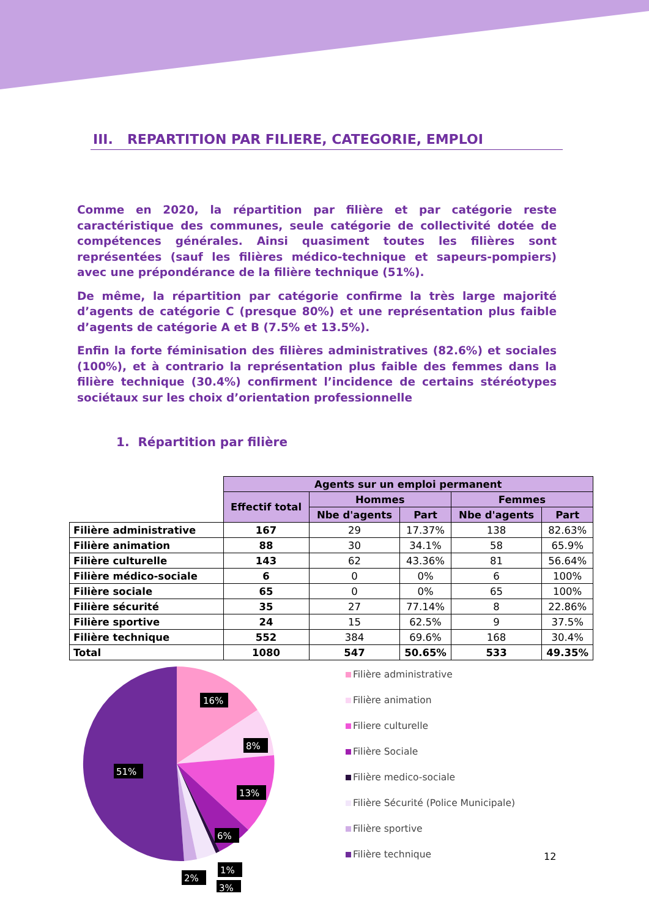III. REPARTITION PAR FILIERE, CATEGORIE, EMPLOI
Comme en 2020, la répartition par filière et par catégorie reste caractéristique des communes, seule catégorie de collectivité dotée de compétences générales. Ainsi quasiment toutes les filières sont représentées (sauf les filières médico-technique et sapeurs-pompiers) avec une prépondérance de la filière technique (51%).
De même, la répartition par catégorie confirme la très large majorité d’agents de catégorie C (presque 80%) et une représentation plus faible d’agents de catégorie A et B (7.5% et 13.5%).
Enfin la forte féminisation des filières administratives (82.6%) et sociales (100%), et à contrario la représentation plus faible des femmes dans la filière technique (30.4%) confirment l’incidence de certains stéréotypes sociétaux sur les choix d’orientation professionnelle
1. Répartition par filière
| | Agents sur un emploi permanent | | | | |
| --- | --- | --- | --- | --- | --- |
| | Effectif total | Hommes | | Femmes | |
| | | Nbe d'agents | Part | Nbe d'agents | Part |
| Filière administrative | 167 | 29 | 17.37% | 138 | 82.63% |
| Filière animation | 88 | 30 | 34.1% | 58 | 65.9% |
| Filière culturelle | 143 | 62 | 43.36% | 81 | 56.64% |
| Filière médico-sociale | 6 | 0 | 0% | 6 | 100% |
| Filière sociale | 65 | 0 | 0% | 65 | 100% |
| Filière sécurité | 35 | 27 | 77.14% | 8 | 22.86% |
| Filière sportive | 24 | 15 | 62.5% | 9 | 37.5% |
| Filière technique | 552 | 384 | 69.6% | 168 | 30.4% |
| Total | 1080 | 547 | 50.65% | 533 | 49.35% |
16%
8%
13%
6%
51%
1%
2%
3%
Filière administrative
Filière animation
Filiere culturelle
Filière Sociale
Filière medico-sociale
Filière Sécurité (Police Municipale)
Filière sportive
Filière technique
12